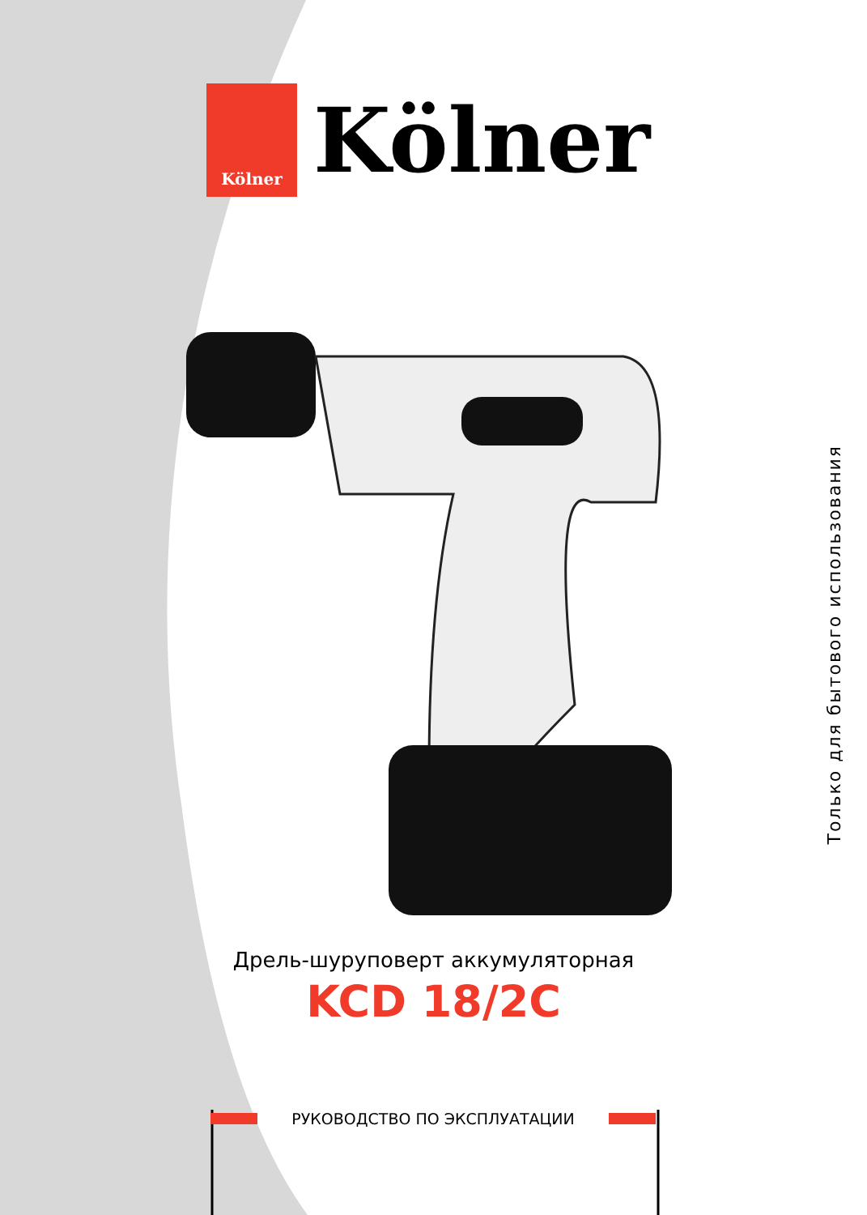Kölner
Kölner
Только для бытового использования
Дрель-шуруповерт аккумуляторная
KCD 18/2C
РУКОВОДСТВО ПО ЭКСПЛУАТАЦИИ